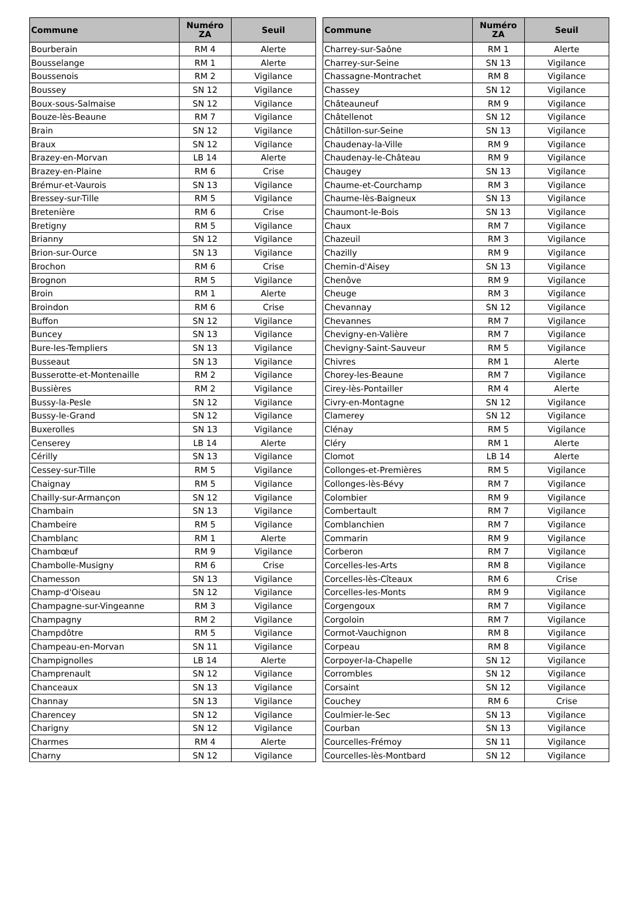| Commune | Numéro ZA | Seuil |
| --- | --- | --- |
| Bourberain | RM 4 | Alerte |
| Bousselange | RM 1 | Alerte |
| Boussenois | RM 2 | Vigilance |
| Boussey | SN 12 | Vigilance |
| Boux-sous-Salmaise | SN 12 | Vigilance |
| Bouze-lès-Beaune | RM 7 | Vigilance |
| Brain | SN 12 | Vigilance |
| Braux | SN 12 | Vigilance |
| Brazey-en-Morvan | LB 14 | Alerte |
| Brazey-en-Plaine | RM 6 | Crise |
| Brémur-et-Vaurois | SN 13 | Vigilance |
| Bressey-sur-Tille | RM 5 | Vigilance |
| Bretenière | RM 6 | Crise |
| Bretigny | RM 5 | Vigilance |
| Brianny | SN 12 | Vigilance |
| Brion-sur-Ource | SN 13 | Vigilance |
| Brochon | RM 6 | Crise |
| Brognon | RM 5 | Vigilance |
| Broin | RM 1 | Alerte |
| Broindon | RM 6 | Crise |
| Buffon | SN 12 | Vigilance |
| Buncey | SN 13 | Vigilance |
| Bure-les-Templiers | SN 13 | Vigilance |
| Busseaut | SN 13 | Vigilance |
| Busserotte-et-Montenaille | RM 2 | Vigilance |
| Bussières | RM 2 | Vigilance |
| Bussy-la-Pesle | SN 12 | Vigilance |
| Bussy-le-Grand | SN 12 | Vigilance |
| Buxerolles | SN 13 | Vigilance |
| Censerey | LB 14 | Alerte |
| Cérilly | SN 13 | Vigilance |
| Cessey-sur-Tille | RM 5 | Vigilance |
| Chaignay | RM 5 | Vigilance |
| Chailly-sur-Armançon | SN 12 | Vigilance |
| Chambain | SN 13 | Vigilance |
| Chambeire | RM 5 | Vigilance |
| Chamblanc | RM 1 | Alerte |
| Chambœuf | RM 9 | Vigilance |
| Chambolle-Musigny | RM 6 | Crise |
| Chamesson | SN 13 | Vigilance |
| Champ-d'Oiseau | SN 12 | Vigilance |
| Champagne-sur-Vingeanne | RM 3 | Vigilance |
| Champagny | RM 2 | Vigilance |
| Champdôtre | RM 5 | Vigilance |
| Champeau-en-Morvan | SN 11 | Vigilance |
| Champignolles | LB 14 | Alerte |
| Champrenault | SN 12 | Vigilance |
| Chanceaux | SN 13 | Vigilance |
| Channay | SN 13 | Vigilance |
| Charencey | SN 12 | Vigilance |
| Charigny | SN 12 | Vigilance |
| Charmes | RM 4 | Alerte |
| Charny | SN 12 | Vigilance |
| Commune | Numéro ZA | Seuil |
| --- | --- | --- |
| Charrey-sur-Saône | RM 1 | Alerte |
| Charrey-sur-Seine | SN 13 | Vigilance |
| Chassagne-Montrachet | RM 8 | Vigilance |
| Chassey | SN 12 | Vigilance |
| Châteauneuf | RM 9 | Vigilance |
| Châtellenot | SN 12 | Vigilance |
| Châtillon-sur-Seine | SN 13 | Vigilance |
| Chaudenay-la-Ville | RM 9 | Vigilance |
| Chaudenay-le-Château | RM 9 | Vigilance |
| Chaugey | SN 13 | Vigilance |
| Chaume-et-Courchamp | RM 3 | Vigilance |
| Chaume-lès-Baigneux | SN 13 | Vigilance |
| Chaumont-le-Bois | SN 13 | Vigilance |
| Chaux | RM 7 | Vigilance |
| Chazeuil | RM 3 | Vigilance |
| Chazilly | RM 9 | Vigilance |
| Chemin-d'Aisey | SN 13 | Vigilance |
| Chenôve | RM 9 | Vigilance |
| Cheuge | RM 3 | Vigilance |
| Chevannay | SN 12 | Vigilance |
| Chevannes | RM 7 | Vigilance |
| Chevigny-en-Valière | RM 7 | Vigilance |
| Chevigny-Saint-Sauveur | RM 5 | Vigilance |
| Chivres | RM 1 | Alerte |
| Chorey-les-Beaune | RM 7 | Vigilance |
| Cirey-lès-Pontailler | RM 4 | Alerte |
| Civry-en-Montagne | SN 12 | Vigilance |
| Clamerey | SN 12 | Vigilance |
| Clénay | RM 5 | Vigilance |
| Cléry | RM 1 | Alerte |
| Clomot | LB 14 | Alerte |
| Collonges-et-Premières | RM 5 | Vigilance |
| Collonges-lès-Bévy | RM 7 | Vigilance |
| Colombier | RM 9 | Vigilance |
| Combertault | RM 7 | Vigilance |
| Comblanchien | RM 7 | Vigilance |
| Commarin | RM 9 | Vigilance |
| Corberon | RM 7 | Vigilance |
| Corcelles-les-Arts | RM 8 | Vigilance |
| Corcelles-lès-Cîteaux | RM 6 | Crise |
| Corcelles-les-Monts | RM 9 | Vigilance |
| Corgengoux | RM 7 | Vigilance |
| Corgoloin | RM 7 | Vigilance |
| Cormot-Vauchignon | RM 8 | Vigilance |
| Corpeau | RM 8 | Vigilance |
| Corpoyer-la-Chapelle | SN 12 | Vigilance |
| Corrombles | SN 12 | Vigilance |
| Corsaint | SN 12 | Vigilance |
| Couchey | RM 6 | Crise |
| Coulmier-le-Sec | SN 13 | Vigilance |
| Courban | SN 13 | Vigilance |
| Courcelles-Frémoy | SN 11 | Vigilance |
| Courcelles-lès-Montbard | SN 12 | Vigilance |